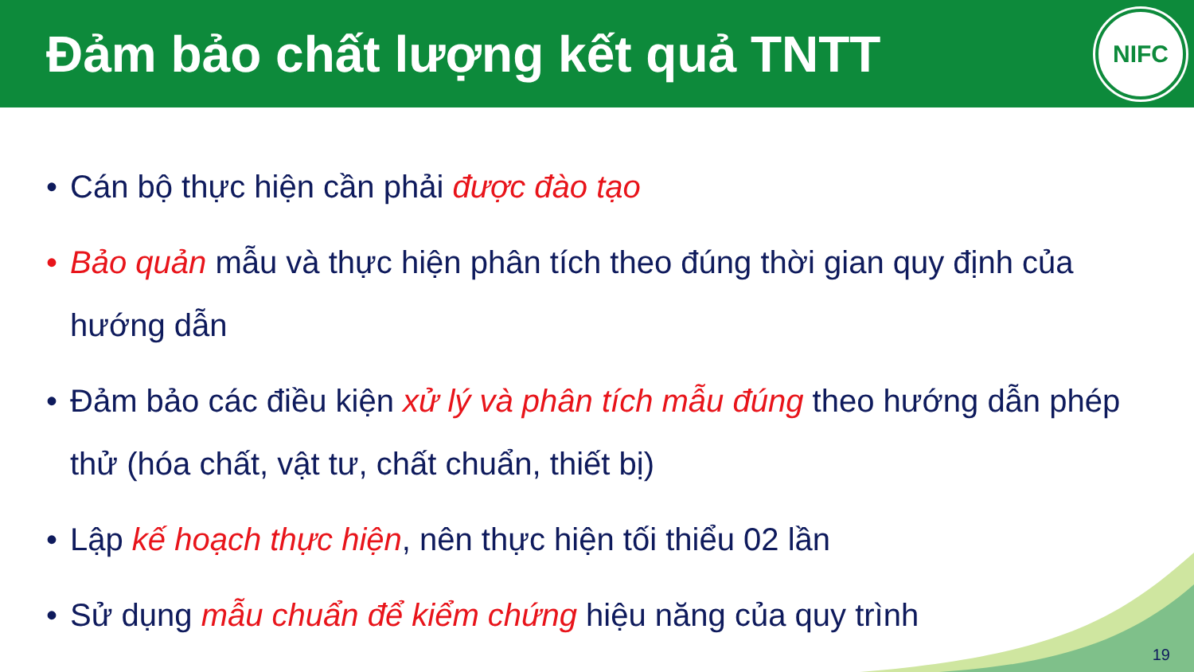Đảm bảo chất lượng kết quả TNTT
NIFC
• Cán bộ thực hiện cần phải được đào tạo
• Bảo quản mẫu và thực hiện phân tích theo đúng thời gian quy định của hướng dẫn
• Đảm bảo các điều kiện xử lý và phân tích mẫu đúng theo hướng dẫn phép thử (hóa chất, vật tư, chất chuẩn, thiết bị)
• Lập kế hoạch thực hiện, nên thực hiện tối thiểu 02 lần
• Sử dụng mẫu chuẩn để kiểm chứng hiệu năng của quy trình
19